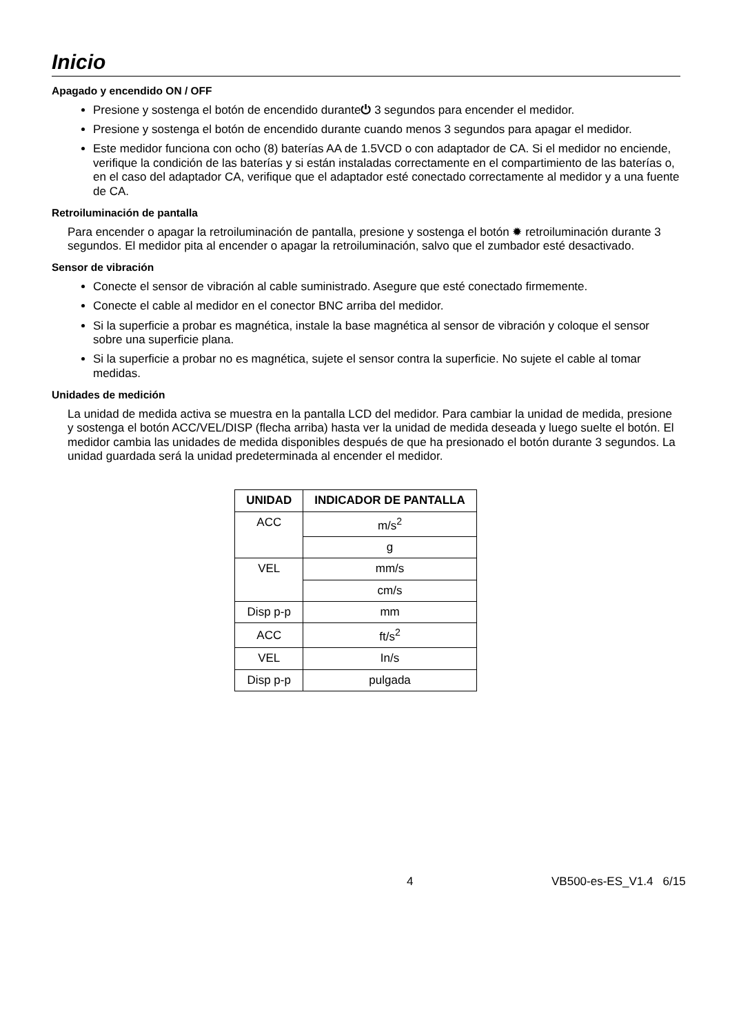Inicio
Apagado y encendido ON / OFF
Presione y sostenga el botón de encendido durante⏻ 3 segundos para encender el medidor.
Presione y sostenga el botón de encendido durante cuando menos 3 segundos para apagar el medidor.
Este medidor funciona con ocho (8) baterías AA de 1.5VCD o con adaptador de CA. Si el medidor no enciende, verifique la condición de las baterías y si están instaladas correctamente en el compartimiento de las baterías o, en el caso del adaptador CA, verifique que el adaptador esté conectado correctamente al medidor y a una fuente de CA.
Retroiluminación de pantalla
Para encender o apagar la retroiluminación de pantalla, presione y sostenga el botón ✹ retroiluminación durante 3 segundos. El medidor pita al encender o apagar la retroiluminación, salvo que el zumbador esté desactivado.
Sensor de vibración
Conecte el sensor de vibración al cable suministrado. Asegure que esté conectado firmemente.
Conecte el cable al medidor en el conector BNC arriba del medidor.
Si la superficie a probar es magnética, instale la base magnética al sensor de vibración y coloque el sensor sobre una superficie plana.
Si la superficie a probar no es magnética, sujete el sensor contra la superficie. No sujete el cable al tomar medidas.
Unidades de medición
La unidad de medida activa se muestra en la pantalla LCD del medidor. Para cambiar la unidad de medida, presione y sostenga el botón ACC/VEL/DISP (flecha arriba) hasta ver la unidad de medida deseada y luego suelte el botón. El medidor cambia las unidades de medida disponibles después de que ha presionado el botón durante 3 segundos. La unidad guardada será la unidad predeterminada al encender el medidor.
| UNIDAD | INDICADOR DE PANTALLA |
| --- | --- |
| ACC | m/s<sup>2</sup> |
| | g |
| VEL | mm/s |
| | cm/s |
| Disp p-p | mm |
| ACC | ft/s<sup>2</sup> |
| VEL | In/s |
| Disp p-p | pulgada |
4 VB500-es-ES_V1.4 6/15